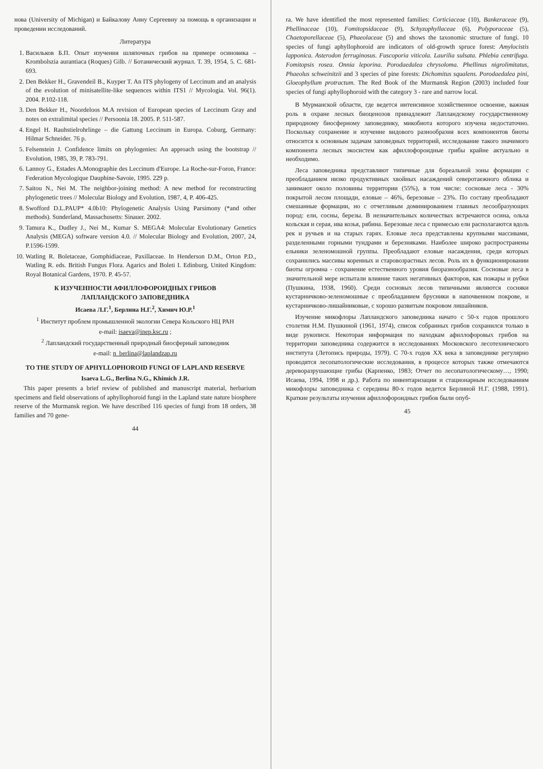нова (University of Michigan) и Байкалову Анну Сергеевну за помощь в организации и проведении исследований.
Литература
1. Васильков Б.П. Опыт изучения шляпочных грибов на примере осиновика – Krombolszia aurantiaca (Roques) Gilb. // Ботанический журнал. Т. 39, 1954, 5. С. 681-693.
2. Den Bekker H., Gravendeil B., Kuyper T. An ITS phylogeny of Leccinum and an analysis of the evolution of minisatellite-like sequences within ITS1 // Mycologia. Vol. 96(1). 2004. P.102-118.
3. Den Bekker H., Noordeloos M.A revision of European species of Leccinum Gray and notes on extralimital species // Persoonia 18. 2005. P. 511-587.
4. Engel H. Rauhstielrohrlinge – die Gattung Leccinum in Europa. Coburg, Germany: Hilmar Schneider. 76 p.
5. Felsenstein J. Confidence limits on phylogenies: An approach using the bootstrap // Evolution, 1985, 39, P. 783-791.
6. Lannoy G., Estades A.Monographie des Leccinum d'Europe. La Roche-sur-Foron, France: Federation Mycologique Dauphine-Savoie, 1995. 229 p.
7. Saitou N., Nei M. The neighbor-joining method: A new method for reconstructing phylogenetic trees // Molecular Biology and Evolution, 1987, 4, P. 406-425.
8. Swofford D.L.PAUP* 4.0b10: Phylogenetic Analysis Using Parsimony (*and other methods). Sunderland, Massachusetts: Sinauer. 2002.
9. Tamura K., Dudley J., Nei M., Kumar S. MEGA4: Molecular Evolutionary Genetics Analysis (MEGA) software version 4.0. // Molecular Biology and Evolution, 2007, 24, P.1596-1599.
10. Watling R. Boletaceae, Gomphidiaceae, Paxillaceae. In Henderson D.M., Orton P.D., Watling R. eds. British Fungus Flora. Agarics and Boleti I. Edinburg, United Kingdom: Royal Botanical Gardens, 1970. P. 45-57.
К ИЗУЧЕННОСТИ АФИЛЛОФОРОИДНЫХ ГРИБОВ
ЛАПЛАНДСКОГО ЗАПОВЕДНИКА
Исаева Л.Г.<sup>1</sup>, Берлина Н.Г.<sup>2</sup>, Химич Ю.Р.<sup>1</sup>
<sup>1</sup> Институт проблем промышленной экологии Севера Кольского НЦ РАН
e-mail: isaeva@inep.ksc.ru ;
<sup>2</sup> Лапландский государственный природный биосферный заповедник
e-mail: n_berlina@laplandzap.ru
TO THE STUDY OF APHYLLOPHOROID FUNGI OF LAPLAND RESERVE
Isaeva L.G., Berlina N.G., Khimich J.R.
This paper presents a brief review of published and manuscript material, herbarium specimens and field observations of aphyllophoroid fungi in the Lapland state nature biosphere reserve of the Murmansk region. We have described 116 species of fungi from 18 orders, 38 families and 70 gene-
44
ra. We have identified the most represented families: Corticiaceae (10), Bankeraceae (9), Phellinaceae (10), Fomitopsidaceae (9), Schyzophyllaceae (6), Polyporaceae (5), Chaetoporellaceae (5), Phaeolaceae (5) and shows the taxonomic structure of fungi. 10 species of fungi aphyllophoroid are indicators of old-growth spruce forest: Amylocistis lapponica. Asterodon ferruginosus. Fuscoporia viticola. Laurilia sulsata. Phlebia centrifuga. Fomitopsis rosea. Onnia leporina. Porodaedalea chrysoloma. Phellinus nigrolimitatus, Phaeolus schweinitzii and 3 species of pine forests: Dichomitus squalens. Porodaedalea pini, Gloeophyllum protractum. The Red Book of the Murmansk Region (2003) included four species of fungi aphyllophoroid with the category 3 - rare and narrow local.
В Мурманской области, где ведется интенсивное хозяйственное освоение, важная роль в охране лесных биоценозов принадлежит Лапландскому государственному природному биосферному заповеднику, микобиота которого изучена недостаточно. Поскольку сохранение и изучение видового разнообразия всех компонентов биоты относится к основным задачам заповедных территорий, исследование такого значимого компонента лесных экосистем как афиллофороидные грибы крайне актуально и необходимо.
Леса заповедника представляют типичные для бореальной зоны формации с преобладанием низко продуктивных хвойных насаждений северотаежного облика и занимают около половины территории (55%), в том числе: сосновые леса - 30% покрытой лесом площади, еловые – 46%, березовые – 23%. По составу преобладают смешанные формации, но с отчетливым доминированием главных лесообразующих пород: ели, сосны, березы. В незначительных количествах встречаются осина, ольха кольская и серая, ива козья, рябина. Березовые леса с примесью ели располагаются вдоль рек и ручьев и на старых гарях. Еловые леса представлены крупными массивами, разделенными горными тундрами и березняками. Наиболее широко распространены ельники зеленомошной группы. Преобладают еловые насаждения, среди которых сохранились массивы коренных и старовозрастных лесов. Роль их в функционировании биоты огромна - сохранение естественного уровня биоразнообразия. Сосновые леса в значительной мере испытали влияние таких негативных факторов, как пожары и рубки (Пушкина, 1938, 1960). Среди сосновых лесов типичными являются сосняки кустарничково-зеленомошные с преобладанием брусники в напочвенном покрове, и кустарничково-лишайниковые, с хорошо развитым покровом лишайников.
Изучение микофлоры Лапландского заповедника начато с 50-х годов прошлого столетия Н.М. Пушкиной (1961, 1974), список собранных грибов сохранился только в виде рукописи. Некоторая информация по находкам афиллофоровых грибов на территории заповедника содержится в исследованиях Московского лесотехнического института (Летопись природы, 1979). С 70-х годов XX века в заповеднике регулярно проводятся лесопатологические исследования, в процессе которых также отмечаются дереворазрушающие грибы (Карпенко, 1983; Отчет по лесопатологическому…, 1990; Исаева, 1994, 1998 и др.). Работа по инвентаризации и стационарным исследованиям микофлоры заповедника с середины 80-х годов ведется Берлиной Н.Г. (1988, 1991). Краткие результаты изучения афиллофороидных грибов были опуб-
45